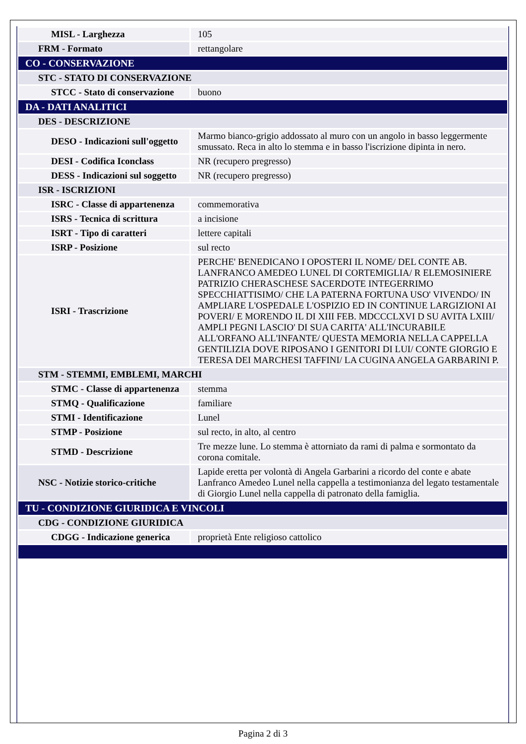| MISL - Larghezza | 105 |
| FRM - Formato | rettangolare |
| CO - CONSERVAZIONE | |
| STC - STATO DI CONSERVAZIONE | |
| STCC - Stato di conservazione | buono |
| DA - DATI ANALITICI | |
| DES - DESCRIZIONE | |
| DESO - Indicazioni sull'oggetto | Marmo bianco-grigio addossato al muro con un angolo in basso leggermente smussato. Reca in alto lo stemma e in basso l'iscrizione dipinta in nero. |
| DESI - Codifica Iconclass | NR (recupero pregresso) |
| DESS - Indicazioni sul soggetto | NR (recupero pregresso) |
| ISR - ISCRIZIONI | |
| ISRC - Classe di appartenenza | commemorativa |
| ISRS - Tecnica di scrittura | a incisione |
| ISRT - Tipo di caratteri | lettere capitali |
| ISRP - Posizione | sul recto |
| ISRI - Trascrizione | PERCHE' BENEDICANO I OPOSTERI IL NOME/ DEL CONTE AB. LANFRANCO AMEDEO LUNEL DI CORTEMIGLIA/ R ELEMOSINIERE PATRIZIO CHERASCHESE SACERDOTE INTEGERRIMO SPECCHIATTISIMO/ CHE LA PATERNA FORTUNA USO' VIVENDO/ IN AMPLIARE L'OSPEDALE L'OSPIZIO ED IN CONTINUE LARGIZIONI AI POVERI/ E MORENDO IL DI XIII FEB. MDCCCLXVI D SU AVITA LXIII/ AMPLI PEGNI LASCIO' DI SUA CARITA' ALL'INCURABILE ALL'ORFANO ALL'INFANTE/ QUESTA MEMORIA NELLA CAPPELLA GENTILIZIA DOVE RIPOSANO I GENITORI DI LUI/ CONTE GIORGIO E TERESA DEI MARCHESI TAFFINI/ LA CUGINA ANGELA GARBARINI P. |
| STM - STEMMI, EMBLEMI, MARCHI | |
| STMC - Classe di appartenenza | stemma |
| STMQ - Qualificazione | familiare |
| STMI - Identificazione | Lunel |
| STMP - Posizione | sul recto, in alto, al centro |
| STMD - Descrizione | Tre mezze lune. Lo stemma è attorniato da rami di palma e sormontato da corona comitale. |
| NSC - Notizie storico-critiche | Lapide eretta per volontà di Angela Garbarini a ricordo del conte e abate Lanfranco Amedeo Lunel nella cappella a testimonianza del legato testamentale di Giorgio Lunel nella cappella di patronato della famiglia. |
| TU - CONDIZIONE GIURIDICA E VINCOLI | |
| CDG - CONDIZIONE GIURIDICA | |
| CDGG - Indicazione generica | proprietà Ente religioso cattolico |
Pagina 2 di 3